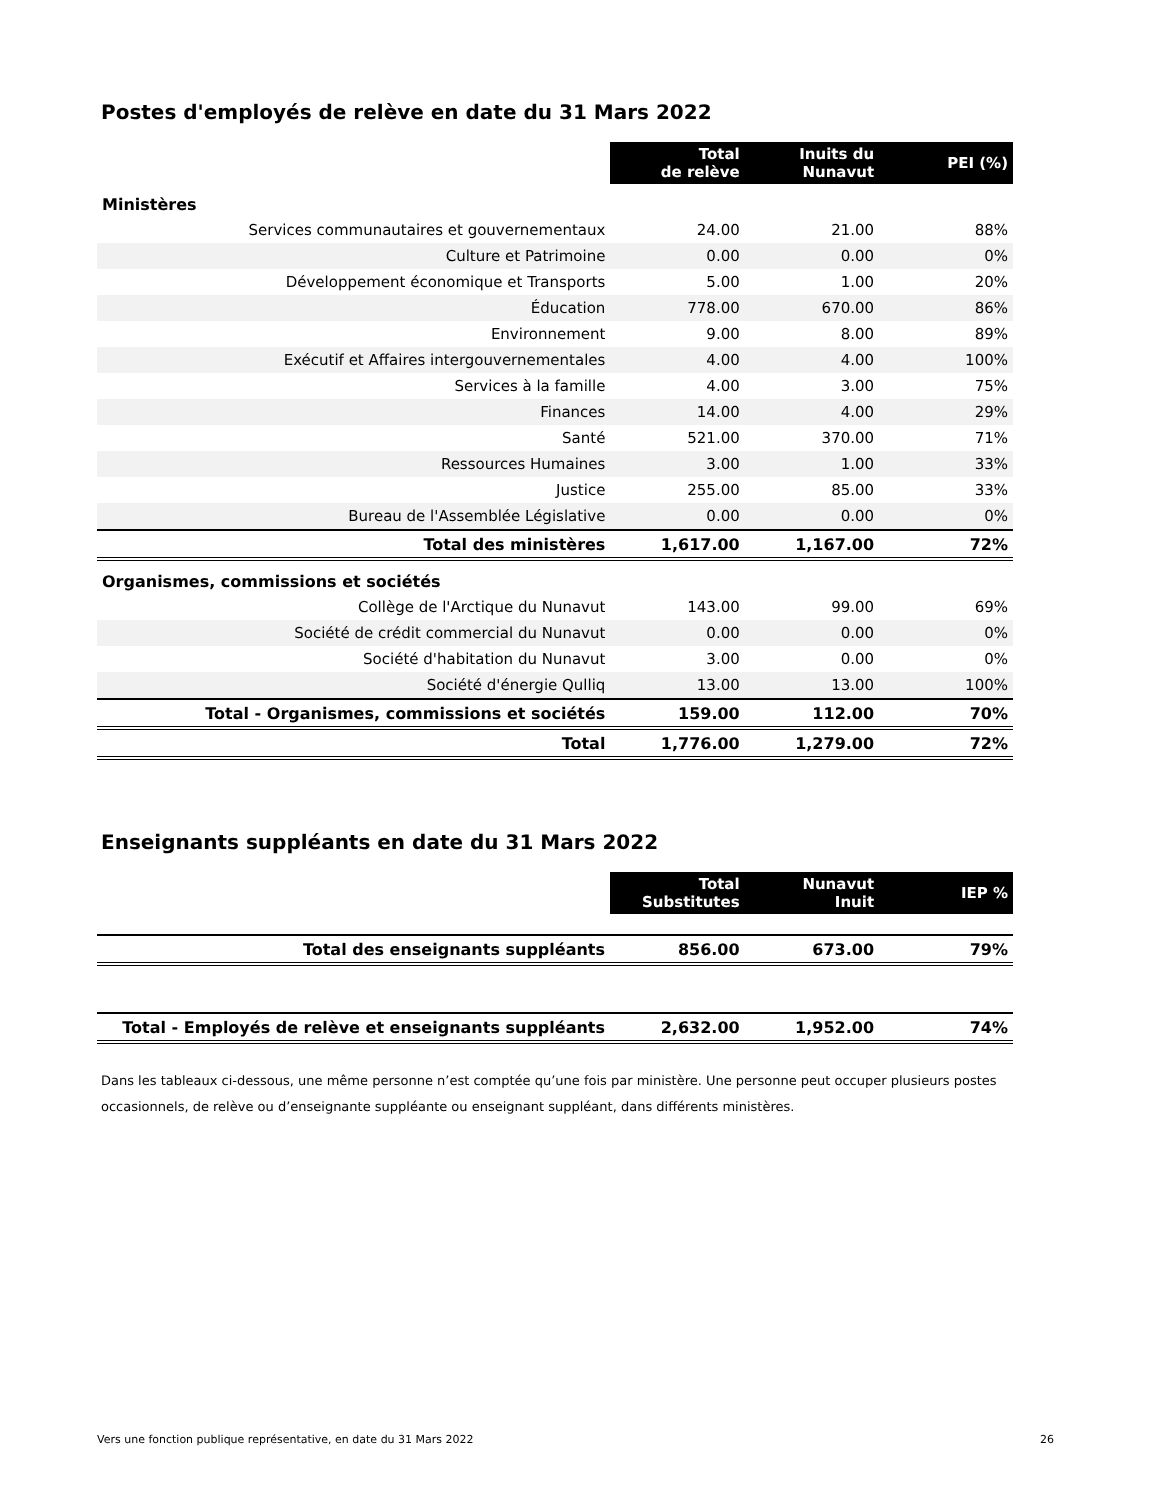Postes d'employés de relève en date du 31 Mars 2022
| | Total de relève | Inuits du Nunavut | PEI (%) |
| Ministères | | | |
| Services communautaires et gouvernementaux | 24.00 | 21.00 | 88% |
| Culture et Patrimoine | 0.00 | 0.00 | 0% |
| Développement économique et Transports | 5.00 | 1.00 | 20% |
| Éducation | 778.00 | 670.00 | 86% |
| Environnement | 9.00 | 8.00 | 89% |
| Exécutif et Affaires intergouvernementales | 4.00 | 4.00 | 100% |
| Services à la famille | 4.00 | 3.00 | 75% |
| Finances | 14.00 | 4.00 | 29% |
| Santé | 521.00 | 370.00 | 71% |
| Ressources Humaines | 3.00 | 1.00 | 33% |
| Justice | 255.00 | 85.00 | 33% |
| Bureau de l'Assemblée Législative | 0.00 | 0.00 | 0% |
| Total des ministères | 1,617.00 | 1,167.00 | 72% |
| Organismes, commissions et sociétés | | | |
| Collège de l'Arctique du Nunavut | 143.00 | 99.00 | 69% |
| Société de crédit commercial du Nunavut | 0.00 | 0.00 | 0% |
| Société d'habitation du Nunavut | 3.00 | 0.00 | 0% |
| Société d'énergie Qulliq | 13.00 | 13.00 | 100% |
| Total - Organismes, commissions et sociétés | 159.00 | 112.00 | 70% |
| Total | 1,776.00 | 1,279.00 | 72% |
Enseignants suppléants en date du 31 Mars 2022
| | Total Substitutes | Nunavut Inuit | IEP % |
| Total des enseignants suppléants | 856.00 | 673.00 | 79% |
| Total - Employés de relève et enseignants suppléants | 2,632.00 | 1,952.00 | 74% |
Dans les tableaux ci-dessous, une même personne n’est comptée qu’une fois par ministère. Une personne peut occuper plusieurs postes occasionnels, de relève ou d’enseignante suppléante ou enseignant suppléant, dans différents ministères.
Vers une fonction publique représentative, en date du 31 Mars 2022 26